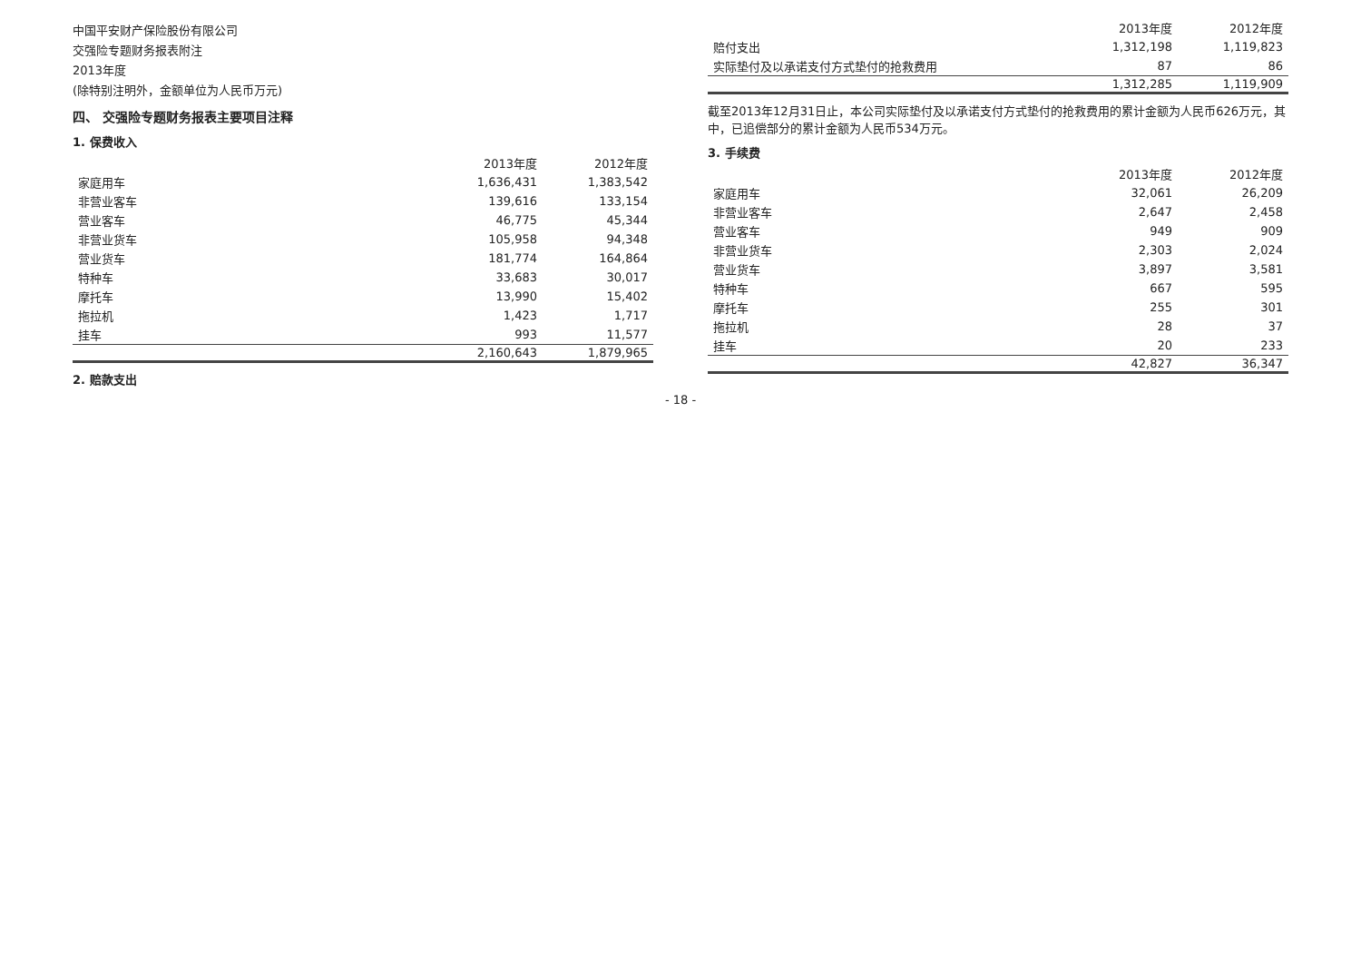中国平安财产保险股份有限公司
交强险专题财务报表附注
2013年度
(除特别注明外，金额单位为人民币万元)
四、 交强险专题财务报表主要项目注释
1. 保费收入
| | 2013年度 | 2012年度 |
| --- | --- | --- |
| 家庭用车 | 1,636,431 | 1,383,542 |
| 非营业客车 | 139,616 | 133,154 |
| 营业客车 | 46,775 | 45,344 |
| 非营业货车 | 105,958 | 94,348 |
| 营业货车 | 181,774 | 164,864 |
| 特种车 | 33,683 | 30,017 |
| 摩托车 | 13,990 | 15,402 |
| 拖拉机 | 1,423 | 1,717 |
| 挂车 | 993 | 11,577 |
| | 2,160,643 | 1,879,965 |
2. 赔款支出
| | 2013年度 | 2012年度 |
| --- | --- | --- |
| 赔付支出 | 1,312,198 | 1,119,823 |
| 实际垫付及以承诺支付方式垫付的抢救费用 | 87 | 86 |
| | 1,312,285 | 1,119,909 |
截至2013年12月31日止，本公司实际垫付及以承诺支付方式垫付的抢救费用的累计金额为人民币626万元，其中，已追偿部分的累计金额为人民币534万元。
3. 手续费
| | 2013年度 | 2012年度 |
| --- | --- | --- |
| 家庭用车 | 32,061 | 26,209 |
| 非营业客车 | 2,647 | 2,458 |
| 营业客车 | 949 | 909 |
| 非营业货车 | 2,303 | 2,024 |
| 营业货车 | 3,897 | 3,581 |
| 特种车 | 667 | 595 |
| 摩托车 | 255 | 301 |
| 拖拉机 | 28 | 37 |
| 挂车 | 20 | 233 |
| | 42,827 | 36,347 |
- 18 -